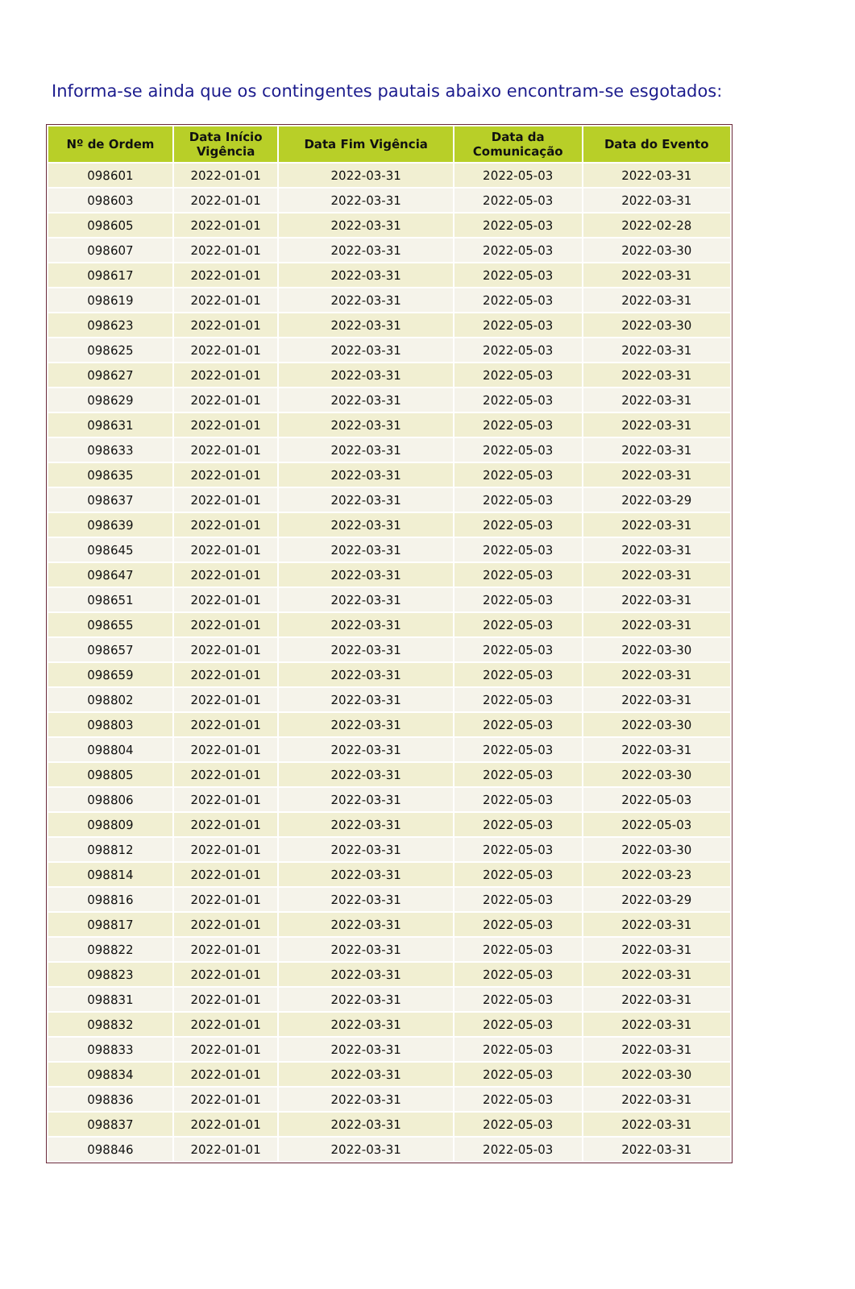Informa-se ainda que os contingentes pautais abaixo encontram-se esgotados:
| Nº de Ordem | Data Início Vigência | Data Fim Vigência | Data da Comunicação | Data do Evento |
| --- | --- | --- | --- | --- |
| 098601 | 2022-01-01 | 2022-03-31 | 2022-05-03 | 2022-03-31 |
| 098603 | 2022-01-01 | 2022-03-31 | 2022-05-03 | 2022-03-31 |
| 098605 | 2022-01-01 | 2022-03-31 | 2022-05-03 | 2022-02-28 |
| 098607 | 2022-01-01 | 2022-03-31 | 2022-05-03 | 2022-03-30 |
| 098617 | 2022-01-01 | 2022-03-31 | 2022-05-03 | 2022-03-31 |
| 098619 | 2022-01-01 | 2022-03-31 | 2022-05-03 | 2022-03-31 |
| 098623 | 2022-01-01 | 2022-03-31 | 2022-05-03 | 2022-03-30 |
| 098625 | 2022-01-01 | 2022-03-31 | 2022-05-03 | 2022-03-31 |
| 098627 | 2022-01-01 | 2022-03-31 | 2022-05-03 | 2022-03-31 |
| 098629 | 2022-01-01 | 2022-03-31 | 2022-05-03 | 2022-03-31 |
| 098631 | 2022-01-01 | 2022-03-31 | 2022-05-03 | 2022-03-31 |
| 098633 | 2022-01-01 | 2022-03-31 | 2022-05-03 | 2022-03-31 |
| 098635 | 2022-01-01 | 2022-03-31 | 2022-05-03 | 2022-03-31 |
| 098637 | 2022-01-01 | 2022-03-31 | 2022-05-03 | 2022-03-29 |
| 098639 | 2022-01-01 | 2022-03-31 | 2022-05-03 | 2022-03-31 |
| 098645 | 2022-01-01 | 2022-03-31 | 2022-05-03 | 2022-03-31 |
| 098647 | 2022-01-01 | 2022-03-31 | 2022-05-03 | 2022-03-31 |
| 098651 | 2022-01-01 | 2022-03-31 | 2022-05-03 | 2022-03-31 |
| 098655 | 2022-01-01 | 2022-03-31 | 2022-05-03 | 2022-03-31 |
| 098657 | 2022-01-01 | 2022-03-31 | 2022-05-03 | 2022-03-30 |
| 098659 | 2022-01-01 | 2022-03-31 | 2022-05-03 | 2022-03-31 |
| 098802 | 2022-01-01 | 2022-03-31 | 2022-05-03 | 2022-03-31 |
| 098803 | 2022-01-01 | 2022-03-31 | 2022-05-03 | 2022-03-30 |
| 098804 | 2022-01-01 | 2022-03-31 | 2022-05-03 | 2022-03-31 |
| 098805 | 2022-01-01 | 2022-03-31 | 2022-05-03 | 2022-03-30 |
| 098806 | 2022-01-01 | 2022-03-31 | 2022-05-03 | 2022-05-03 |
| 098809 | 2022-01-01 | 2022-03-31 | 2022-05-03 | 2022-05-03 |
| 098812 | 2022-01-01 | 2022-03-31 | 2022-05-03 | 2022-03-30 |
| 098814 | 2022-01-01 | 2022-03-31 | 2022-05-03 | 2022-03-23 |
| 098816 | 2022-01-01 | 2022-03-31 | 2022-05-03 | 2022-03-29 |
| 098817 | 2022-01-01 | 2022-03-31 | 2022-05-03 | 2022-03-31 |
| 098822 | 2022-01-01 | 2022-03-31 | 2022-05-03 | 2022-03-31 |
| 098823 | 2022-01-01 | 2022-03-31 | 2022-05-03 | 2022-03-31 |
| 098831 | 2022-01-01 | 2022-03-31 | 2022-05-03 | 2022-03-31 |
| 098832 | 2022-01-01 | 2022-03-31 | 2022-05-03 | 2022-03-31 |
| 098833 | 2022-01-01 | 2022-03-31 | 2022-05-03 | 2022-03-31 |
| 098834 | 2022-01-01 | 2022-03-31 | 2022-05-03 | 2022-03-30 |
| 098836 | 2022-01-01 | 2022-03-31 | 2022-05-03 | 2022-03-31 |
| 098837 | 2022-01-01 | 2022-03-31 | 2022-05-03 | 2022-03-31 |
| 098846 | 2022-01-01 | 2022-03-31 | 2022-05-03 | 2022-03-31 |